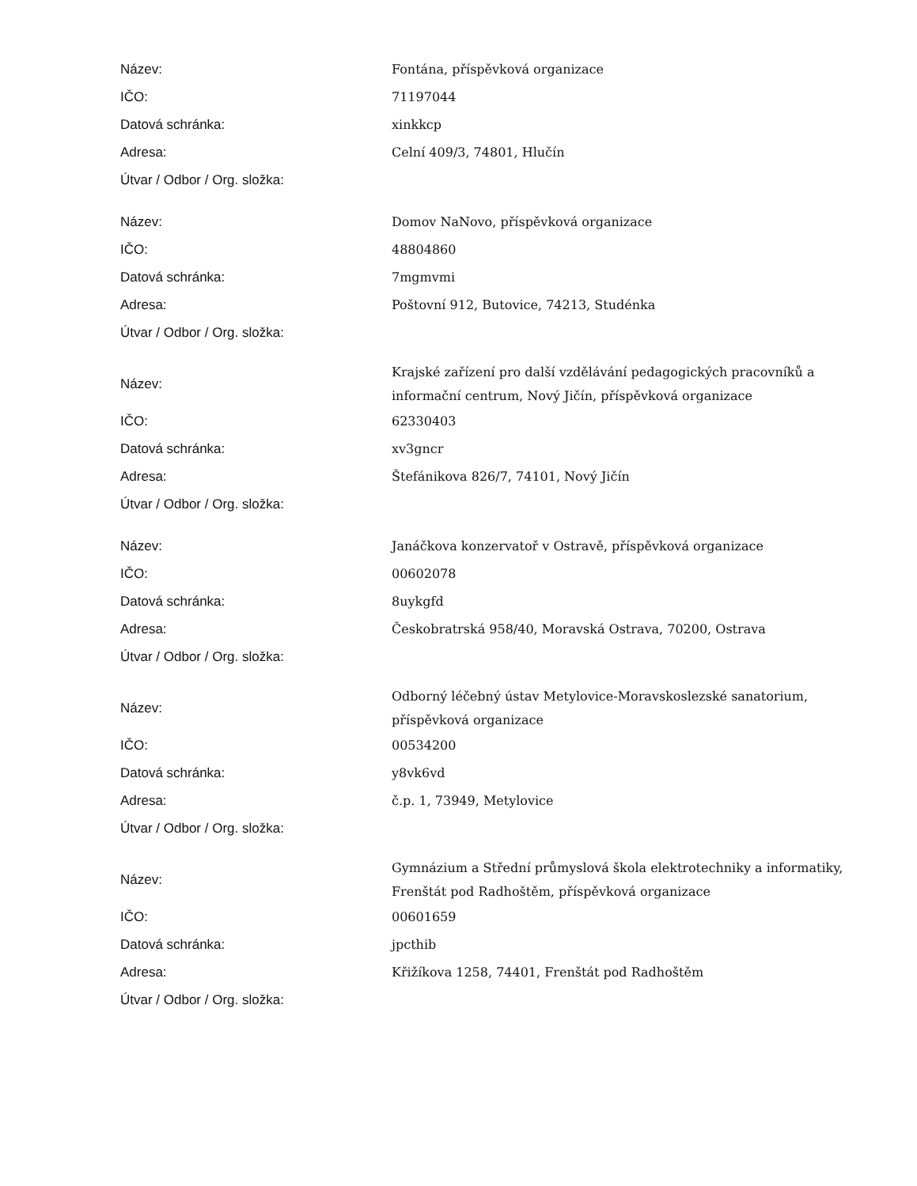| Název: | Fontána, příspěvková organizace |
| IČO: | 71197044 |
| Datová schránka: | xinkkcp |
| Adresa: | Celní 409/3, 74801, Hlučín |
| Útvar / Odbor / Org. složka: | |
| Název: | Domov NaNovo, příspěvková organizace |
| IČO: | 48804860 |
| Datová schránka: | 7mgmvmi |
| Adresa: | Poštovní 912, Butovice, 74213, Studénka |
| Útvar / Odbor / Org. složka: | |
| Název: | Krajské zařízení pro další vzdělávání pedagogických pracovníků a informační centrum, Nový Jičín, příspěvková organizace |
| IČO: | 62330403 |
| Datová schránka: | xv3gncr |
| Adresa: | Štefánikova 826/7, 74101, Nový Jičín |
| Útvar / Odbor / Org. složka: | |
| Název: | Janáčkova konzervatoř v Ostravě, příspěvková organizace |
| IČO: | 00602078 |
| Datová schránka: | 8uykgfd |
| Adresa: | Českobratrská 958/40, Moravská Ostrava, 70200, Ostrava |
| Útvar / Odbor / Org. složka: | |
| Název: | Odborný léčebný ústav Metylovice-Moravskoslezské sanatorium, příspěvková organizace |
| IČO: | 00534200 |
| Datová schránka: | y8vk6vd |
| Adresa: | č.p. 1, 73949, Metylovice |
| Útvar / Odbor / Org. složka: | |
| Název: | Gymnázium a Střední průmyslová škola elektrotechniky a informatiky, Frenštát pod Radhoštěm, příspěvková organizace |
| IČO: | 00601659 |
| Datová schránka: | jpcthib |
| Adresa: | Křižíkova 1258, 74401, Frenštát pod Radhoštěm |
| Útvar / Odbor / Org. složka: | |